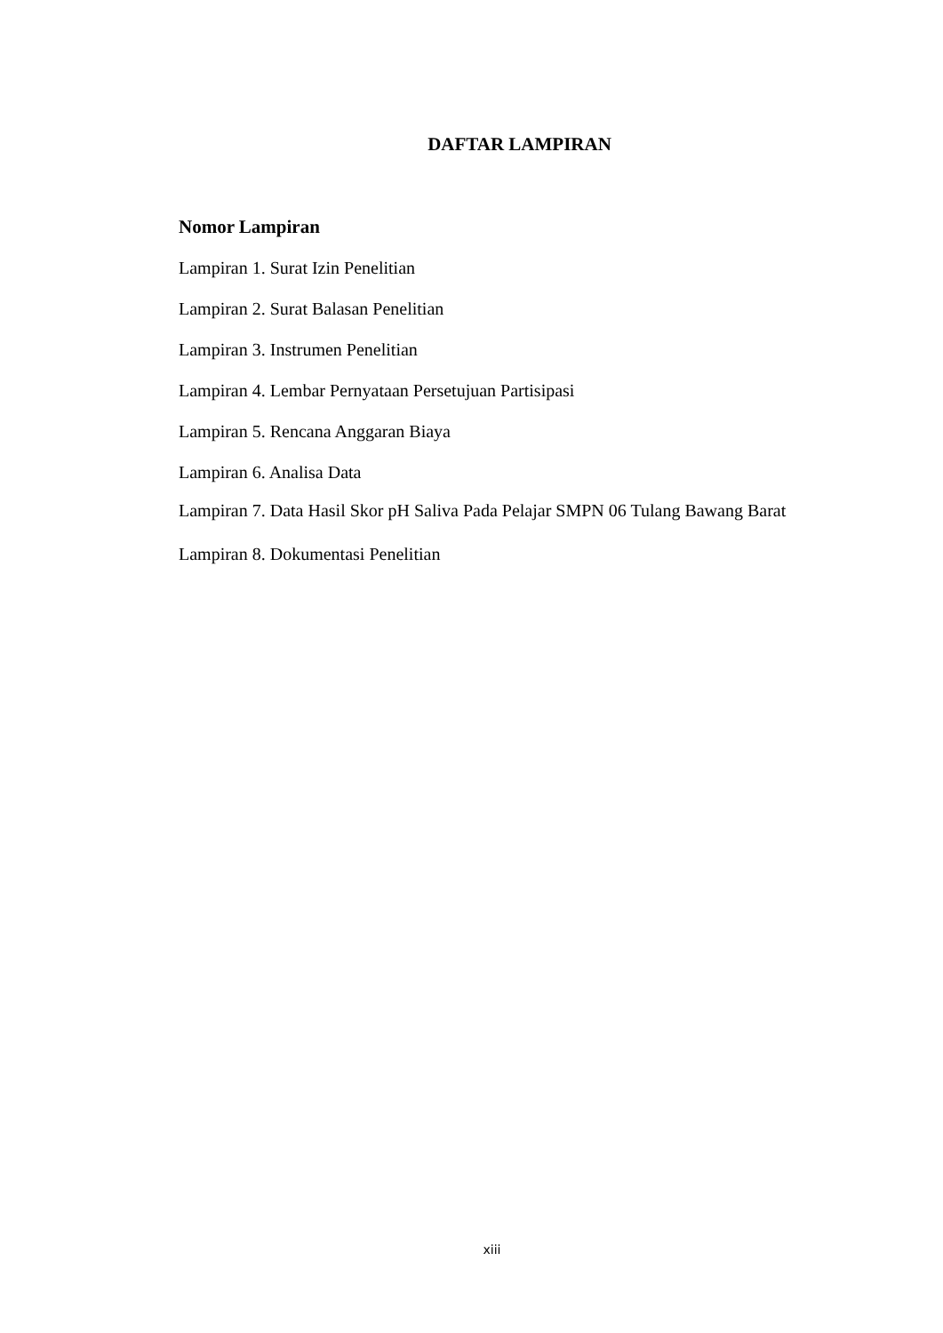DAFTAR LAMPIRAN
Nomor Lampiran
Lampiran 1. Surat Izin Penelitian
Lampiran 2. Surat Balasan Penelitian
Lampiran 3. Instrumen Penelitian
Lampiran 4. Lembar Pernyataan Persetujuan Partisipasi
Lampiran 5. Rencana Anggaran Biaya
Lampiran 6. Analisa Data
Lampiran 7. Data Hasil Skor pH Saliva Pada Pelajar SMPN 06 Tulang Bawang Barat
Lampiran 8. Dokumentasi Penelitian
xiii